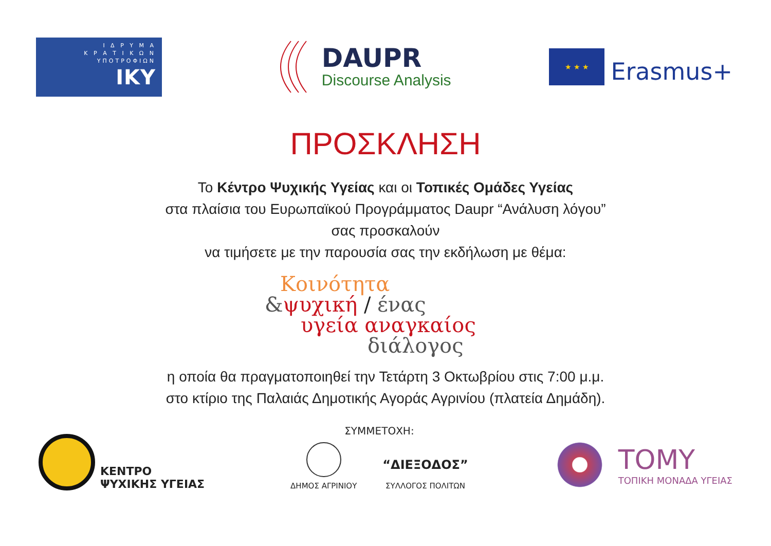Ι Δ Ρ Υ Μ Α
Κ Ρ Α Τ Ι Κ Ω Ν
ΥΠΟΤΡΟΦΙΩΝ
IKY
DAUPR
Discourse Analysis
★ ★ ★
Erasmus+
ΠΡΟΣΚΛΗΣΗ
Το Κέντρο Ψυχικής Υγείας και οι Τοπικές Ομάδες Υγείας
στα πλαίσια του Ευρωπαϊκού Προγράμματος Daupr “Ανάλυση λόγου”
σας προσκαλούν
να τιμήσετε με την παρουσία σας την εκδήλωση με θέμα:
Κοινότητα
&ψυχική / ένας
υγεία αναγκαίος
διάλογος
η οποία θα πραγματοποιηθεί την Τετάρτη 3 Οκτωβρίου στις 7:00 μ.μ.
στο κτίριο της Παλαιάς Δημοτικής Αγοράς Αγρινίου (πλατεία Δημάδη).
ΚΕΝΤΡΟ
ΨΥΧΙΚΗΣ ΥΓΕΙΑΣ
ΣΥΜΜΕΤΟΧΗ:
ΔΗΜΟΣ ΑΓΡΙΝΙΟΥ
“ΔΙΕΞΟΔΟΣ”
ΣΥΛΛΟΓΟΣ ΠΟΛΙΤΩΝ
TOMY
ΤΟΠΙΚΗ ΜΟΝΑΔΑ ΥΓΕΙΑΣ